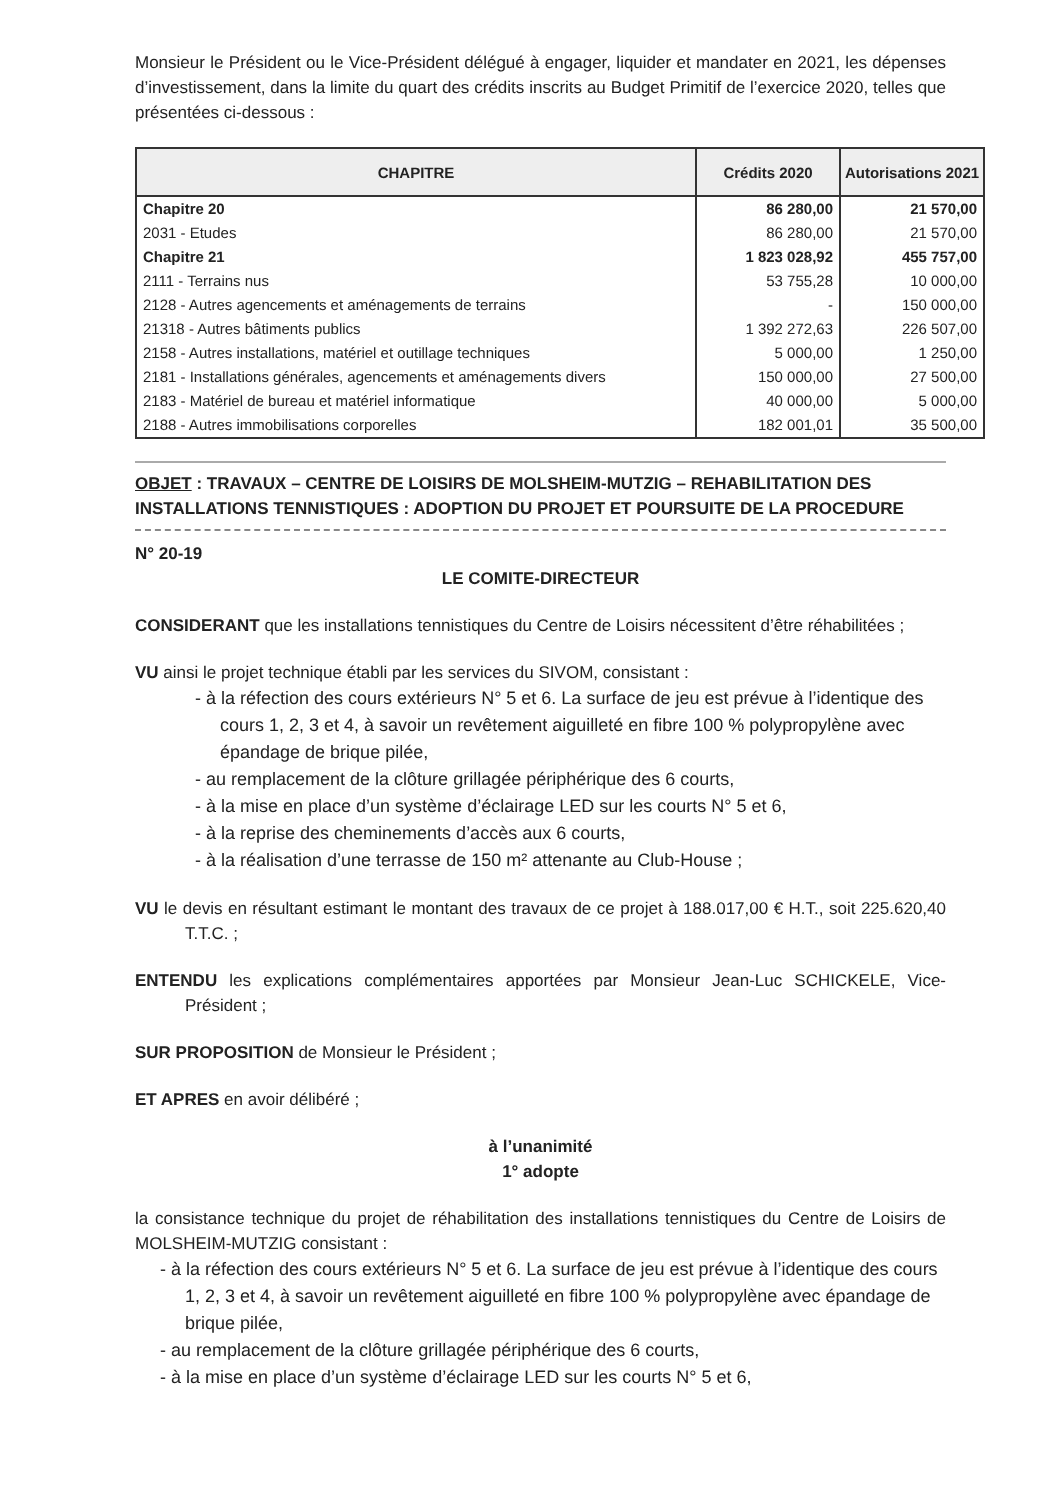Monsieur le Président ou le Vice-Président délégué à engager, liquider et mandater en 2021, les dépenses d’investissement, dans la limite du quart des crédits inscrits au Budget Primitif de l’exercice 2020, telles que présentées ci-dessous :
| CHAPITRE | Crédits 2020 | Autorisations 2021 |
| --- | --- | --- |
| Chapitre 20 | 86 280,00 | 21 570,00 |
| 2031 - Etudes | 86 280,00 | 21 570,00 |
| Chapitre 21 | 1 823 028,92 | 455 757,00 |
| 2111 - Terrains nus | 53 755,28 | 10 000,00 |
| 2128 - Autres agencements et aménagements de terrains | - | 150 000,00 |
| 21318 - Autres bâtiments publics | 1 392 272,63 | 226 507,00 |
| 2158 - Autres installations, matériel et outillage techniques | 5 000,00 | 1 250,00 |
| 2181 - Installations générales, agencements et aménagements divers | 150 000,00 | 27 500,00 |
| 2183 - Matériel de bureau et matériel informatique | 40 000,00 | 5 000,00 |
| 2188 - Autres immobilisations corporelles | 182 001,01 | 35 500,00 |
OBJET : TRAVAUX – CENTRE DE LOISIRS DE MOLSHEIM-MUTZIG – REHABILITATION DES INSTALLATIONS TENNISTIQUES : ADOPTION DU PROJET ET POURSUITE DE LA PROCEDURE
N° 20-19
LE COMITE-DIRECTEUR
CONSIDERANT que les installations tennistiques du Centre de Loisirs nécessitent d’être réhabilitées ;
VU ainsi le projet technique établi par les services du SIVOM, consistant :
- à la réfection des cours extérieurs N° 5 et 6. La surface de jeu est prévue à l’identique des cours 1, 2, 3 et 4, à savoir un revêtement aiguilleté en fibre 100 % polypropylène avec épandage de brique pilée,
- au remplacement de la clôture grillagée périphérique des 6 courts,
- à la mise en place d’un système d’éclairage LED sur les courts N° 5 et 6,
- à la reprise des cheminements d’accès aux 6 courts,
- à la réalisation d’une terrasse de 150 m² attenante au Club-House ;
VU le devis en résultant estimant le montant des travaux de ce projet à 188.017,00 € H.T., soit 225.620,40 T.T.C. ;
ENTENDU les explications complémentaires apportées par Monsieur Jean-Luc SCHICKELE, Vice-Président ;
SUR PROPOSITION de Monsieur le Président ;
ET APRES en avoir délibéré ;
à l’unanimité
1° adopte
la consistance technique du projet de réhabilitation des installations tennistiques du Centre de Loisirs de MOLSHEIM-MUTZIG consistant :
- à la réfection des cours extérieurs N° 5 et 6. La surface de jeu est prévue à l’identique des cours 1, 2, 3 et 4, à savoir un revêtement aiguilleté en fibre 100 % polypropylène avec épandage de brique pilée,
- au remplacement de la clôture grillagée périphérique des 6 courts,
- à la mise en place d’un système d’éclairage LED sur les courts N° 5 et 6,